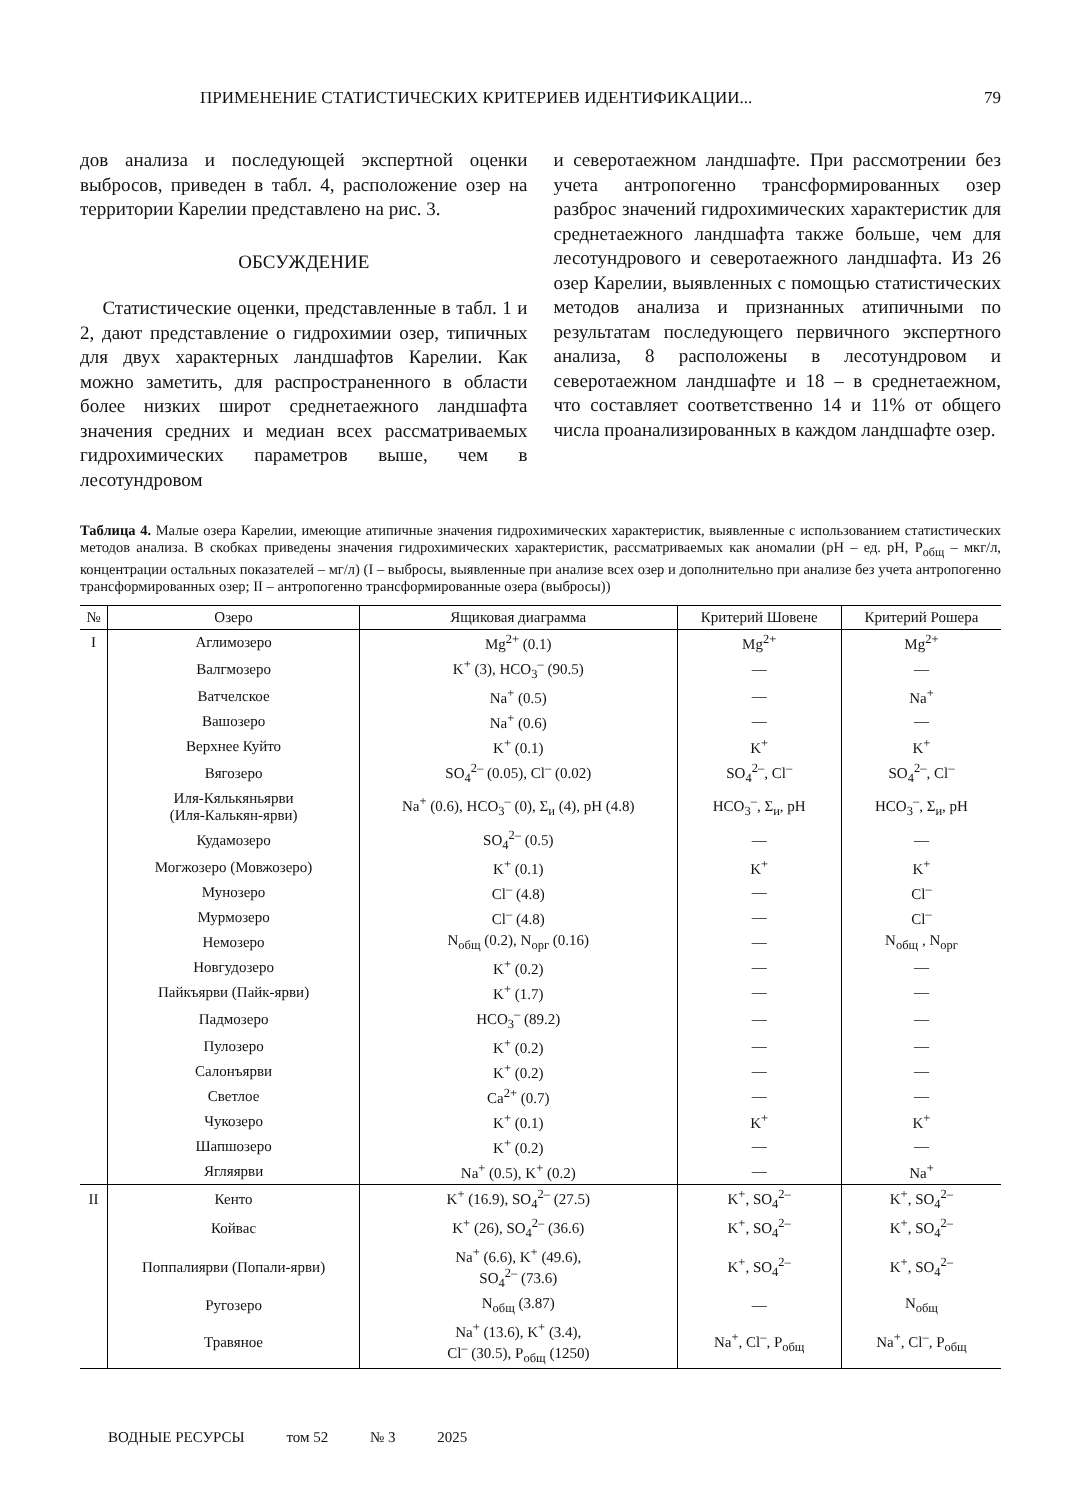ПРИМЕНЕНИЕ СТАТИСТИЧЕСКИХ КРИТЕРИЕВ ИДЕНТИФИКАЦИИ... 79
дов анализа и последующей экспертной оценки выбросов, приведен в табл. 4, расположение озер на территории Карелии представлено на рис. 3.
ОБСУЖДЕНИЕ
Статистические оценки, представленные в табл. 1 и 2, дают представление о гидрохимии озер, типичных для двух характерных ландшафтов Карелии. Как можно заметить, для распространенного в области более низких широт среднетаежного ландшафта значения средних и медиан всех рассматриваемых гидрохимических параметров выше, чем в лесотундровом
и северотаежном ландшафте. При рассмотрении без учета антропогенно трансформированных озер разброс значений гидрохимических характеристик для среднетаежного ландшафта также больше, чем для лесотундрового и северотаежного ландшафта. Из 26 озер Карелии, выявленных с помощью статистических методов анализа и признанных атипичными по результатам последующего первичного экспертного анализа, 8 расположены в лесотундровом и северотаежном ландшафте и 18 – в среднетаежном, что составляет соответственно 14 и 11% от общего числа проанализированных в каждом ландшафте озер.
Таблица 4. Малые озера Карелии, имеющие атипичные значения гидрохимических характеристик, выявленные с использованием статистических методов анализа. В скобках приведены значения гидрохимических характеристик, рассматриваемых как аномалии (pH – ед. pH, P<sub>общ</sub> – мкг/л, концентрации остальных показателей – мг/л) (I – выбросы, выявленные при анализе всех озер и дополнительно при анализе без учета антропогенно трансформированных озер; II – антропогенно трансформированные озера (выбросы))
| № | Озеро | Ящиковая диаграмма | Критерий Шовене | Критерий Рошера |
| --- | --- | --- | --- | --- |
| I | Аглимозеро | Mg<sup>2+</sup> (0.1) | Mg<sup>2+</sup> | Mg<sup>2+</sup> |
| | Валгмозеро | K<sup>+</sup> (3), HCO<sub>3</sub><sup>–</sup> (90.5) | — | — |
| | Ватчелское | Na<sup>+</sup> (0.5) | — | Na<sup>+</sup> |
| | Вашозеро | Na<sup>+</sup> (0.6) | — | — |
| | Верхнее Куйто | K<sup>+</sup> (0.1) | K<sup>+</sup> | K<sup>+</sup> |
| | Вягозеро | SO<sub>4</sub><sup>2–</sup> (0.05), Cl<sup>–</sup> (0.02) | SO<sub>4</sub><sup>2–</sup>, Cl<sup>–</sup> | SO<sub>4</sub><sup>2–</sup>, Cl<sup>–</sup> |
| | Иля-Кялькяньярви (Иля-Калькян-ярви) | Na<sup>+</sup> (0.6), HCO<sub>3</sub><sup>–</sup> (0), Σ<sub>и</sub> (4), pH (4.8) | HCO<sub>3</sub><sup>–</sup>, Σ<sub>и</sub>, pH | HCO<sub>3</sub><sup>–</sup>, Σ<sub>и</sub>, pH |
| | Кудамозеро | SO<sub>4</sub><sup>2–</sup> (0.5) | — | — |
| | Могжозеро (Мовжозеро) | K<sup>+</sup> (0.1) | K<sup>+</sup> | K<sup>+</sup> |
| | Мунозеро | Cl<sup>–</sup> (4.8) | — | Cl<sup>–</sup> |
| | Мурмозеро | Cl<sup>–</sup> (4.8) | — | Cl<sup>–</sup> |
| | Немозеро | N<sub>общ</sub> (0.2), N<sub>орг</sub> (0.16) | — | N<sub>общ</sub> , N<sub>орг</sub> |
| | Новгудозеро | K<sup>+</sup> (0.2) | — | — |
| | Пайкъярви (Пайк-ярви) | K<sup>+</sup> (1.7) | — | — |
| | Падмозеро | HCO<sub>3</sub><sup>–</sup> (89.2) | — | — |
| | Пулозеро | K<sup>+</sup> (0.2) | — | — |
| | Салонъярви | K<sup>+</sup> (0.2) | — | — |
| | Светлое | Ca<sup>2+</sup> (0.7) | — | — |
| | Чукозеро | K<sup>+</sup> (0.1) | K<sup>+</sup> | K<sup>+</sup> |
| | Шапшозеро | K<sup>+</sup> (0.2) | — | — |
| | Ягляярви | Na<sup>+</sup> (0.5), K<sup>+</sup> (0.2) | — | Na<sup>+</sup> |
| II | Кенто | K<sup>+</sup> (16.9), SO<sub>4</sub><sup>2–</sup> (27.5) | K<sup>+</sup>, SO<sub>4</sub><sup>2–</sup> | K<sup>+</sup>, SO<sub>4</sub><sup>2–</sup> |
| | Койвас | K<sup>+</sup> (26), SO<sub>4</sub><sup>2–</sup> (36.6) | K<sup>+</sup>, SO<sub>4</sub><sup>2–</sup> | K<sup>+</sup>, SO<sub>4</sub><sup>2–</sup> |
| | Поппалиярви (Попали-ярви) | Na<sup>+</sup> (6.6), K<sup>+</sup> (49.6), SO<sub>4</sub><sup>2–</sup> (73.6) | K<sup>+</sup>, SO<sub>4</sub><sup>2–</sup> | K<sup>+</sup>, SO<sub>4</sub><sup>2–</sup> |
| | Ругозеро | N<sub>общ</sub> (3.87) | — | N<sub>общ</sub> |
| | Травяное | Na<sup>+</sup> (13.6), K<sup>+</sup> (3.4), Cl<sup>–</sup> (30.5), P<sub>общ</sub> (1250) | Na<sup>+</sup>, Cl<sup>–</sup>, P<sub>общ</sub> | Na<sup>+</sup>, Cl<sup>–</sup>, P<sub>общ</sub> |
ВОДНЫЕ РЕСУРСЫ том 52 № 3 2025